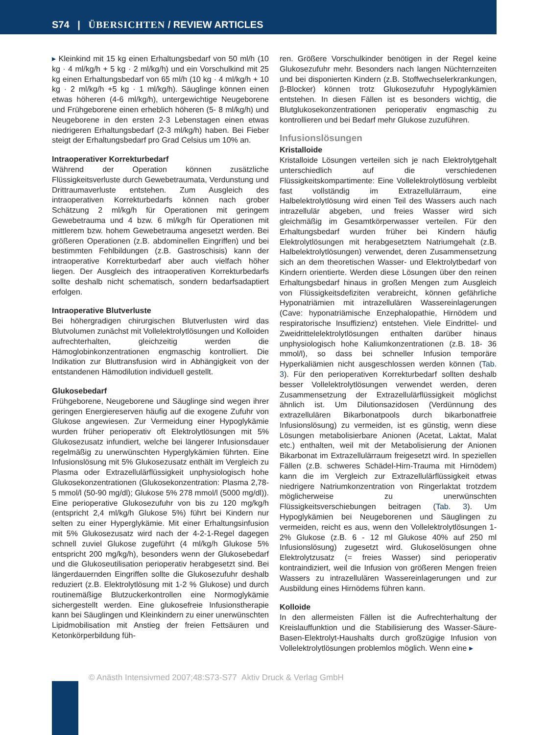S74 | ÜBERSICHTEN / REVIEW ARTICLES
▸ Kleinkind mit 15 kg einen Erhaltungsbedarf von 50 ml/h (10 kg · 4 ml/kg/h + 5 kg · 2 ml/kg/h) und ein Vorschulkind mit 25 kg einen Erhaltungsbedarf von 65 ml/h (10 kg · 4 ml/kg/h + 10 kg · 2 ml/kg/h +5 kg · 1 ml/kg/h). Säuglinge können einen etwas höheren (4-6 ml/kg/h), untergewichtige Neugeborene und Frühgeborene einen erheblich höheren (5- 8 ml/kg/h) und Neugeborene in den ersten 2-3 Lebenstagen einen etwas niedrigeren Erhaltungsbedarf (2-3 ml/kg/h) haben. Bei Fieber steigt der Erhaltungsbedarf pro Grad Celsius um 10% an.
Intraoperativer Korrekturbedarf
Während der Operation können zusätzliche Flüssigkeitsverluste durch Gewebetraumata, Verdunstung und Drittraumaverluste entstehen. Zum Ausgleich des intraoperativen Korrekturbedarfs können nach grober Schätzung 2 ml/kg/h für Operationen mit geringem Gewebetrauma und 4 bzw. 6 ml/kg/h für Operationen mit mittlerem bzw. hohem Gewebetrauma angesetzt werden. Bei größeren Operationen (z.B. abdominellen Eingriffen) und bei bestimmten Fehlbildungen (z.B. Gastroschisis) kann der intraoperative Korrekturbedarf aber auch vielfach höher liegen. Der Ausgleich des intraoperativen Korrekturbedarfs sollte deshalb nicht schematisch, sondern bedarfsadaptiert erfolgen.
Intraoperative Blutverluste
Bei höhergradigen chirurgischen Blutverlusten wird das Blutvolumen zunächst mit Vollelektrolytlösungen und Kolloiden aufrechterhalten, gleichzeitig werden die Hämoglobinkonzentrationen engmaschig kontrolliert. Die Indikation zur Bluttransfusion wird in Abhängigkeit von der entstandenen Hämodilution individuell gestellt.
Glukosebedarf
Frühgeborene, Neugeborene und Säuglinge sind wegen ihrer geringen Energiereserven häufig auf die exogene Zufuhr von Glukose angewiesen. Zur Vermeidung einer Hypoglykämie wurden früher perioperativ oft Elektrolytlösungen mit 5% Glukosezusatz infundiert, welche bei längerer Infusionsdauer regelmäßig zu unerwünschten Hyperglykämien führten. Eine Infusionslösung mit 5% Glukosezusatz enthält im Vergleich zu Plasma oder Extrazellulärflüssigkeit unphysiologisch hohe Glukosekonzentrationen (Glukosekonzentration: Plasma 2,78-5 mmol/l (50-90 mg/dl); Glukose 5% 278 mmol/l (5000 mg/dl)). Eine perioperative Glukosezufuhr von bis zu 120 mg/kg/h (entspricht 2,4 ml/kg/h Glukose 5%) führt bei Kindern nur selten zu einer Hyperglykämie. Mit einer Erhaltungsinfusion mit 5% Glukosezusatz wird nach der 4-2-1-Regel dagegen schnell zuviel Glukose zugeführt (4 ml/kg/h Glukose 5% entspricht 200 mg/kg/h), besonders wenn der Glukosebedarf und die Glukoseutilisation perioperativ herabgesetzt sind. Bei längerdauernden Eingriffen sollte die Glukosezufuhr deshalb reduziert (z.B. Elektrolytlösung mit 1-2 % Glukose) und durch routinemäßige Blutzuckerkontrollen eine Normoglykämie sichergestellt werden. Eine glukosefreie Infusionstherapie kann bei Säuglingen und Kleinkindern zu einer unerwünschten Lipidmobilisation mit Anstieg der freien Fettsäuren und Ketonkörperbildung füh-
ren. Größere Vorschulkinder benötigen in der Regel keine Glukosezufuhr mehr. Besonders nach langen Nüchternzeiten und bei disponierten Kindern (z.B. Stoffwechselerkrankungen, β-Blocker) können trotz Glukosezufuhr Hypoglykämien entstehen. In diesen Fällen ist es besonders wichtig, die Blutglukosekonzentrationen perioperativ engmaschig zu kontrollieren und bei Bedarf mehr Glukose zuzuführen.
Infusionslösungen
Kristalloide
Kristalloide Lösungen verteilen sich je nach Elektrolytgehalt unterschiedlich auf die verschiedenen Flüssigkeitskompartimente: Eine Vollelektrolytlösung verbleibt fast vollständig im Extrazellulärraum, eine Halbelektrolytlösung wird einen Teil des Wassers auch nach intrazellulär abgeben, und freies Wasser wird sich gleichmäßig im Gesamtkörperwasser verteilen. Für den Erhaltungsbedarf wurden früher bei Kindern häufig Elektrolytlösungen mit herabgesetztem Natriumgehalt (z.B. Halbelektrolytlösungen) verwendet, deren Zusammensetzung sich an dem theoretischen Wasser- und Elektrolytbedarf von Kindern orientierte. Werden diese Lösungen über den reinen Erhaltungsbedarf hinaus in großen Mengen zum Ausgleich von Flüssigkeitsdefiziten verabreicht, können gefährliche Hyponatriämien mit intrazellulären Wassereinlagerungen (Cave: hyponatriämische Enzephalopathie, Hirnödem und respiratorische Insuffizienz) entstehen. Viele Eindrittel- und Zweidrittelelektrolytlösungen enthalten darüber hinaus unphysiologisch hohe Kaliumkonzentrationen (z.B. 18- 36 mmol/l), so dass bei schneller Infusion temporäre Hyperkaliämien nicht ausgeschlossen werden können (Tab. 3). Für den perioperativen Korrekturbedarf sollten deshalb besser Vollelektrolytlösungen verwendet werden, deren Zusammensetzung der Extrazellulärflüssigkeit möglichst ähnlich ist. Um Dilutionsazidosen (Verdünnung des extrazellulären Bikarbonatpools durch bikarbonatfreie Infusionslösung) zu vermeiden, ist es günstig, wenn diese Lösungen metabolisierbare Anionen (Acetat, Laktat, Malat etc.) enthalten, weil mit der Metabolisierung der Anionen Bikarbonat im Extrazellulärraum freigesetzt wird. In speziellen Fällen (z.B. schweres Schädel-Hirn-Trauma mit Hirnödem) kann die im Vergleich zur Extrazellulärflüssigkeit etwas niedrigere Natriumkonzentration von Ringerlaktat trotzdem möglicherweise zu unerwünschten Flüssigkeitsverschiebungen beitragen (Tab. 3). Um Hypoglykämien bei Neugeborenen und Säuglingen zu vermeiden, reicht es aus, wenn den Vollelektrolytlösungen 1-2% Glukose (z.B. 6 - 12 ml Glukose 40% auf 250 ml Infusionslösung) zugesetzt wird. Glukoselösungen ohne Elektrolytzusatz (= freies Wasser) sind perioperativ kontraindiziert, weil die Infusion von größeren Mengen freien Wassers zu intrazellulären Wassereinlagerungen und zur Ausbildung eines Hirnödems führen kann.
Kolloide
In den allermeisten Fällen ist die Aufrechterhaltung der Kreislauffunktion und die Stabilisierung des Wasser-Säure-Basen-Elektrolyt-Haushalts durch großzügige Infusion von Vollelektrolytlösungen problemlos möglich. Wenn eine ▸
© Anästh Intensivmed 2007;48:S73-S77 Aktiv Druck & Verlag GmbH